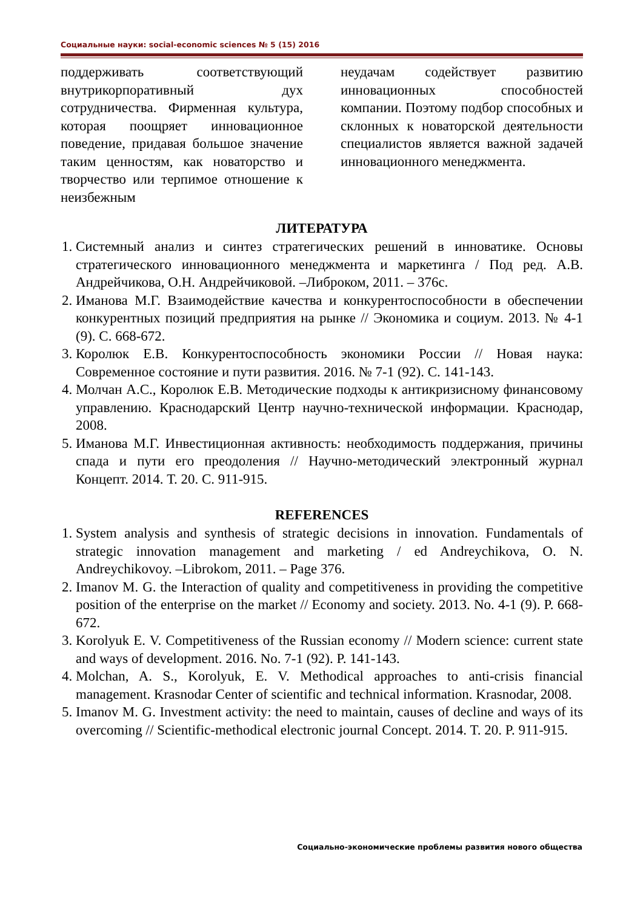Социальные науки: social-economic sciences № 5 (15) 2016
поддерживать соответствующий внутрикорпоративный дух сотрудничества. Фирменная культура, которая поощряет инновационное поведение, придавая большое значение таким ценностям, как новаторство и творчество или терпимое отношение к неизбежным
неудачам содействует развитию инновационных способностей компании. Поэтому подбор способных и склонных к новаторской деятельности специалистов является важной задачей инновационного менеджмента.
ЛИТЕРАТУРА
1. Системный анализ и синтез стратегических решений в инноватике. Основы стратегического инновационного менеджмента и маркетинга / Под ред. А.В. Андрейчикова, О.Н. Андрейчиковой. –Либроком, 2011. – 376с.
2. Иманова М.Г. Взаимодействие качества и конкурентоспособности в обеспечении конкурентных позиций предприятия на рынке // Экономика и социум. 2013. № 4-1 (9). С. 668-672.
3. Королюк Е.В. Конкурентоспособность экономики России // Новая наука: Современное состояние и пути развития. 2016. № 7-1 (92). С. 141-143.
4. Молчан А.С., Королюк Е.В. Методические подходы к антикризисному финансовому управлению. Краснодарский Центр научно-технической информации. Краснодар, 2008.
5. Иманова М.Г. Инвестиционная активность: необходимость поддержания, причины спада и пути его преодоления // Научно-методический электронный журнал Концепт. 2014. Т. 20. С. 911-915.
REFERENCES
1. System analysis and synthesis of strategic decisions in innovation. Fundamentals of strategic innovation management and marketing / ed Andreychikova, O. N. Andreychikovoy. –Librokom, 2011. – Page 376.
2. Imanov M. G. the Interaction of quality and competitiveness in providing the competitive position of the enterprise on the market // Economy and society. 2013. No. 4-1 (9). P. 668-672.
3. Korolyuk E. V. Competitiveness of the Russian economy // Modern science: current state and ways of development. 2016. No. 7-1 (92). P. 141-143.
4. Molchan, A. S., Korolyuk, E. V. Methodical approaches to anti-crisis financial management. Krasnodar Center of scientific and technical information. Krasnodar, 2008.
5. Imanov M. G. Investment activity: the need to maintain, causes of decline and ways of its overcoming // Scientific-methodical electronic journal Concept. 2014. T. 20. P. 911-915.
Социально-экономические проблемы развития нового общества